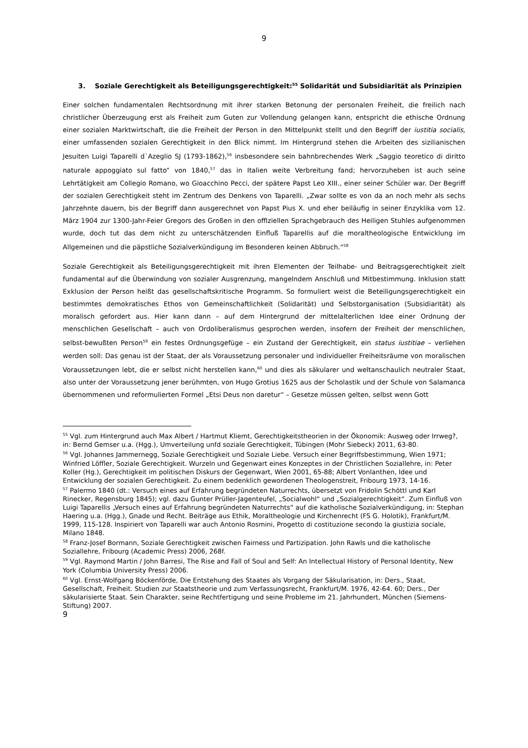9
3. Soziale Gerechtigkeit als Beteiligungsgerechtigkeit:<sup>55</sup> Solidarität und Subsidiarität als Prinzipien
Einer solchen fundamentalen Rechtsordnung mit ihrer starken Betonung der personalen Freiheit, die freilich nach christlicher Überzeugung erst als Freiheit zum Guten zur Vollendung gelangen kann, entspricht die ethische Ordnung einer sozialen Marktwirtschaft, die die Freiheit der Person in den Mittelpunkt stellt und den Begriff der iustitia socialis, einer umfassenden sozialen Gerechtigkeit in den Blick nimmt. Im Hintergrund stehen die Arbeiten des sizilianischen Jesuiten Luigi Taparelli d`Azeglio SJ (1793-1862),<sup>56</sup> insbesondere sein bahnbrechendes Werk „Saggio teoretico di diritto naturale appoggiato sul fatto“ von 1840,<sup>57</sup> das in Italien weite Verbreitung fand; hervorzuheben ist auch seine Lehrtätigkeit am Collegio Romano, wo Gioacchino Pecci, der spätere Papst Leo XIII., einer seiner Schüler war. Der Begriff der sozialen Gerechtigkeit steht im Zentrum des Denkens von Taparelli. „Zwar sollte es von da an noch mehr als sechs Jahrzehnte dauern, bis der Begriff dann ausgerechnet von Papst Pius X. und eher beiläufig in seiner Enzyklika vom 12. März 1904 zur 1300-Jahr-Feier Gregors des Großen in den offiziellen Sprachgebrauch des Heiligen Stuhles aufgenommen wurde, doch tut das dem nicht zu unterschätzenden Einfluß Taparellis auf die moraltheologische Entwicklung im Allgemeinen und die päpstliche Sozialverkündigung im Besonderen keinen Abbruch.“<sup>58</sup>
Soziale Gerechtigkeit als Beteiligungsgerechtigkeit mit ihren Elementen der Teilhabe- und Beitragsgerechtigkeit zielt fundamental auf die Überwindung von sozialer Ausgrenzung, mangelndem Anschluß und Mitbestimmung. Inklusion statt Exklusion der Person heißt das gesellschaftskritische Programm. So formuliert weist die Beteiligungsgerechtigkeit ein bestimmtes demokratisches Ethos von Gemeinschaftlichkeit (Solidarität) und Selbstorganisation (Subsidiarität) als moralisch gefordert aus. Hier kann dann – auf dem Hintergrund der mittelalterlichen Idee einer Ordnung der menschlichen Gesellschaft – auch von Ordoliberalismus gesprochen werden, insofern der Freiheit der menschlichen, selbst-bewußten Person<sup>59</sup> ein festes Ordnungsgefüge – ein Zustand der Gerechtigkeit, ein status iustitiae – verliehen werden soll: Das genau ist der Staat, der als Voraussetzung personaler und individueller Freiheitsräume von moralischen Voraussetzungen lebt, die er selbst nicht herstellen kann,<sup>60</sup> und dies als säkularer und weltanschaulich neutraler Staat, also unter der Voraussetzung jener berühmten, von Hugo Grotius 1625 aus der Scholastik und der Schule von Salamanca übernommenen und reformulierten Formel „Etsi Deus non daretur“ – Gesetze müssen gelten, selbst wenn Gott
<sup>55</sup> Vgl. zum Hintergrund auch Max Albert / Hartmut Kliemt, Gerechtigkeitstheorien in der Ökonomik: Ausweg oder Irrweg?, in: Bernd Gemser u.a. (Hgg.), Umverteilung unfd soziale Gerechtigkeit, Tübingen (Mohr Siebeck) 2011, 63-80.
<sup>56</sup> Vgl. Johannes Jammernegg, Soziale Gerechtigkeit und Soziale Liebe. Versuch einer Begriffsbestimmung, Wien 1971; Winfried Löffler, Soziale Gerechtigkeit. Wurzeln und Gegenwart eines Konzeptes in der Christlichen Soziallehre, in: Peter Koller (Hg.), Gerechtigkeit im politischen Diskurs der Gegenwart, Wien 2001, 65-88; Albert Vonlanthen, Idee und Entwicklung der sozialen Gerechtigkeit. Zu einem bedenklich gewordenen Theologenstreit, Fribourg 1973, 14-16.
<sup>57</sup> Palermo 1840 (dt.: Versuch eines auf Erfahrung begründeten Naturrechts, übersetzt von Fridolin Schöttl und Karl Rinecker, Regensburg 1845); vgl. dazu Gunter Prüller-Jagenteufel, „Socialwohl“ und „Sozialgerechtigkeit“. Zum Einfluß von Luigi Taparellis „Versuch eines auf Erfahrung begründeten Naturrechts“ auf die katholische Sozialverkündigung, in: Stephan Haering u.a. (Hgg.), Gnade und Recht. Beiträge aus Ethik, Moraltheologie und Kirchenrecht (FS G. Holotik), Frankfurt/M. 1999, 115-128. Inspiriert von Taparelli war auch Antonio Rosmini, Progetto di costituzione secondo la giustizia sociale, Milano 1848.
<sup>58</sup> Franz-Josef Bormann, Soziale Gerechtigkeit zwischen Fairness und Partizipation. John Rawls und die katholische Soziallehre, Fribourg (Academic Press) 2006, 268f.
<sup>59</sup> Vgl. Raymond Martin / John Barresi, The Rise and Fall of Soul and Self: An Intellectual History of Personal Identity, New York (Columbia University Press) 2006.
<sup>60</sup> Vgl. Ernst-Wolfgang Böckenförde, Die Entstehung des Staates als Vorgang der Säkularisation, in: Ders., Staat, Gesellschaft, Freiheit. Studien zur Staatstheorie und zum Verfassungsrecht, Frankfurt/M. 1976, 42-64. 60; Ders., Der säkularisierte Staat. Sein Charakter, seine Rechtfertigung und seine Probleme im 21. Jahrhundert, München (Siemens-Stiftung) 2007.
9